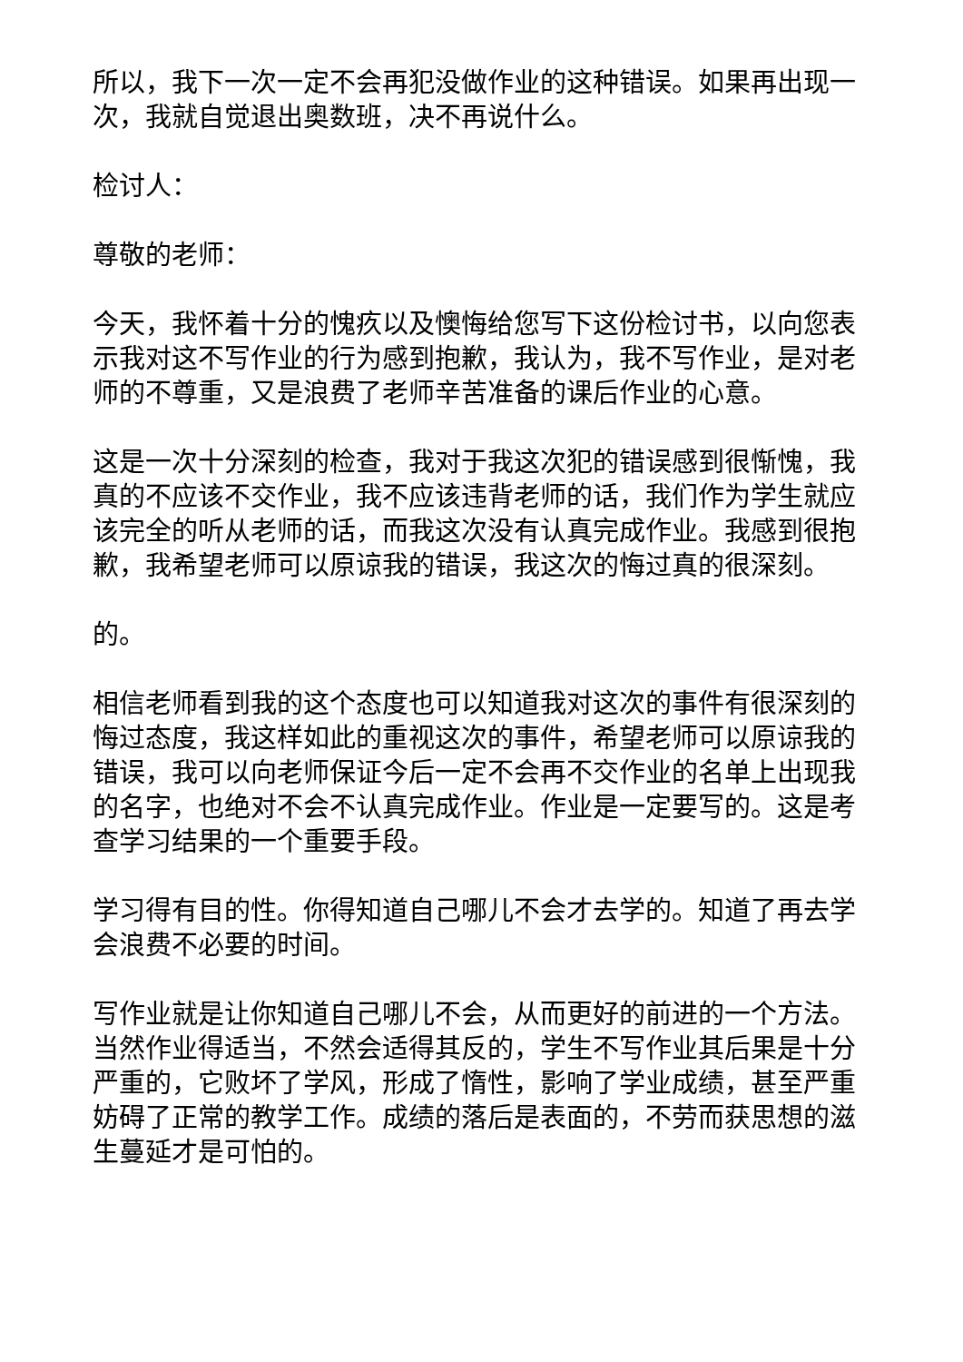所以，我下一次一定不会再犯没做作业的这种错误。如果再出现一次，我就自觉退出奥数班，决不再说什么。
检讨人：
尊敬的老师：
今天，我怀着十分的愧疚以及懊悔给您写下这份检讨书，以向您表示我对这不写作业的行为感到抱歉，我认为，我不写作业，是对老师的不尊重，又是浪费了老师辛苦准备的课后作业的心意。
这是一次十分深刻的检查，我对于我这次犯的错误感到很惭愧，我真的不应该不交作业，我不应该违背老师的话，我们作为学生就应该完全的听从老师的话，而我这次没有认真完成作业。我感到很抱歉，我希望老师可以原谅我的错误，我这次的悔过真的很深刻。
的。
相信老师看到我的这个态度也可以知道我对这次的事件有很深刻的悔过态度，我这样如此的重视这次的事件，希望老师可以原谅我的错误，我可以向老师保证今后一定不会再不交作业的名单上出现我的名字，也绝对不会不认真完成作业。作业是一定要写的。这是考查学习结果的一个重要手段。
学习得有目的性。你得知道自己哪儿不会才去学的。知道了再去学会浪费不必要的时间。
写作业就是让你知道自己哪儿不会，从而更好的前进的一个方法。当然作业得适当，不然会适得其反的，学生不写作业其后果是十分严重的，它败坏了学风，形成了惰性，影响了学业成绩，甚至严重妨碍了正常的教学工作。成绩的落后是表面的，不劳而获思想的滋生蔓延才是可怕的。